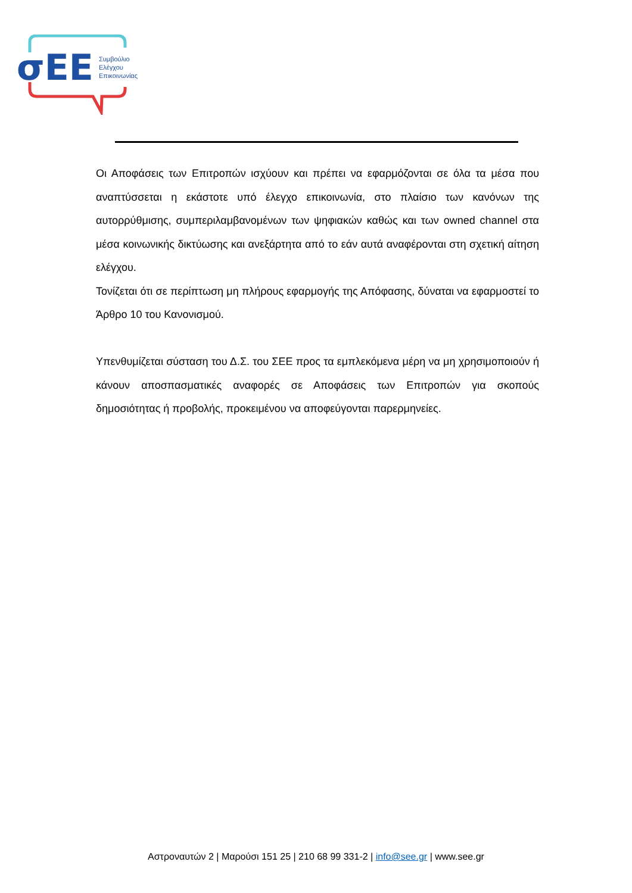σΕΕ
Συμβούλιο
Ελέγχου
Επικοινωνίας
Οι Αποφάσεις των Επιτροπών ισχύουν και πρέπει να εφαρμόζονται σε όλα τα μέσα που αναπτύσσεται η εκάστοτε υπό έλεγχο επικοινωνία, στο πλαίσιο των κανόνων της αυτορρύθμισης, συμπεριλαμβανομένων των ψηφιακών καθώς και των owned channel στα μέσα κοινωνικής δικτύωσης και ανεξάρτητα από το εάν αυτά αναφέρονται στη σχετική αίτηση ελέγχου.
Τονίζεται ότι σε περίπτωση μη πλήρους εφαρμογής της Απόφασης, δύναται να εφαρμοστεί το Άρθρο 10 του Κανονισμού.
Υπενθυμίζεται σύσταση του Δ.Σ. του ΣΕΕ προς τα εμπλεκόμενα μέρη να μη χρησιμοποιούν ή κάνουν αποσπασματικές αναφορές σε Αποφάσεις των Επιτροπών για σκοπούς δημοσιότητας ή προβολής, προκειμένου να αποφεύγονται παρερμηνείες.
Αστροναυτών 2 | Μαρούσι 151 25 | 210 68 99 331-2 | info@see.gr | www.see.gr